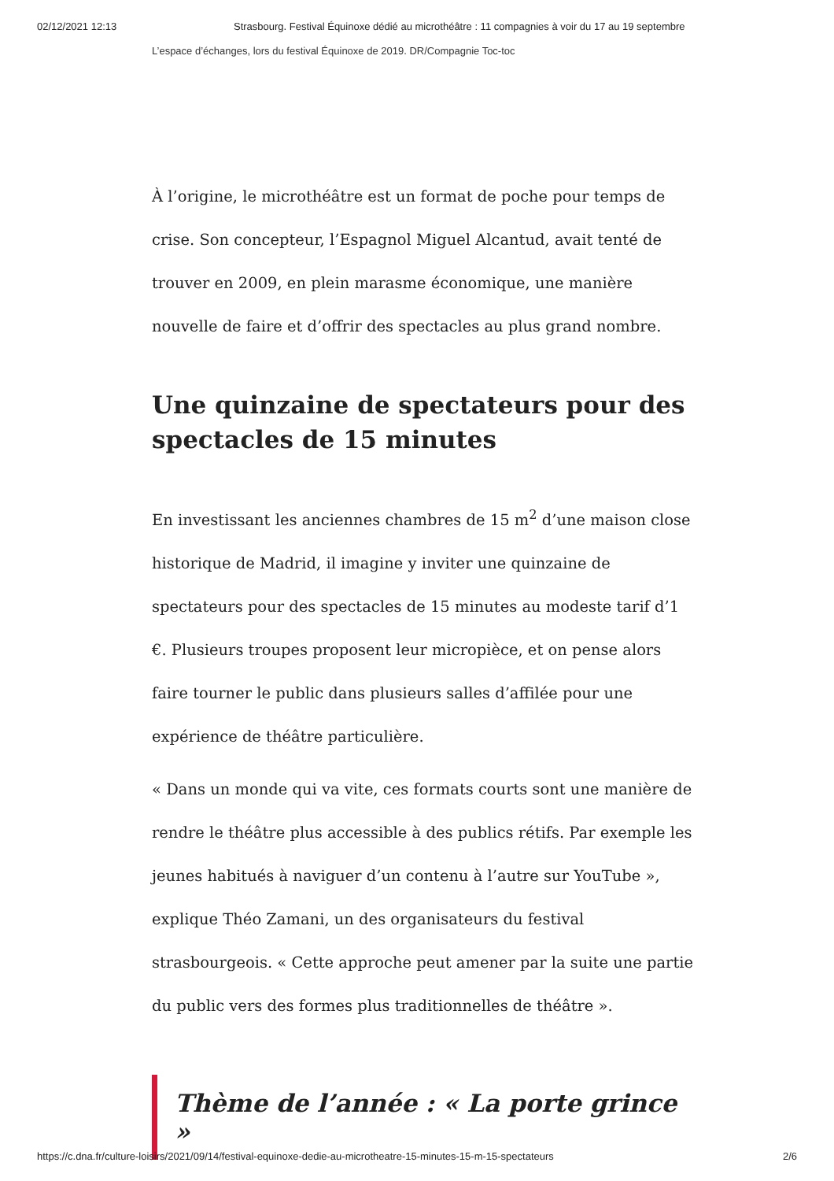02/12/2021 12:13 Strasbourg. Festival Équinoxe dédié au microthéâtre : 11 compagnies à voir du 17 au 19 septembre
L’espace d’échanges, lors du festival Équinoxe de 2019. DR/Compagnie Toc-toc
À l’origine, le microthéâtre est un format de poche pour temps de crise. Son concepteur, l’Espagnol Miguel Alcantud, avait tenté de trouver en 2009, en plein marasme économique, une manière nouvelle de faire et d’offrir des spectacles au plus grand nombre.
Une quinzaine de spectateurs pour des spectacles de 15 minutes
En investissant les anciennes chambres de 15 m<sup>2</sup> d’une maison close historique de Madrid, il imagine y inviter une quinzaine de spectateurs pour des spectacles de 15 minutes au modeste tarif d’1 €. Plusieurs troupes proposent leur micropièce, et on pense alors faire tourner le public dans plusieurs salles d’affilée pour une expérience de théâtre particulière.
« Dans un monde qui va vite, ces formats courts sont une manière de rendre le théâtre plus accessible à des publics rétifs. Par exemple les jeunes habitués à naviguer d’un contenu à l’autre sur YouTube », explique Théo Zamani, un des organisateurs du festival strasbourgeois. « Cette approche peut amener par la suite une partie du public vers des formes plus traditionnelles de théâtre ».
Thème de l’année : « La porte grince »
https://c.dna.fr/culture-loisirs/2021/09/14/festival-equinoxe-dedie-au-microtheatre-15-minutes-15-m-15-spectateurs 2/6